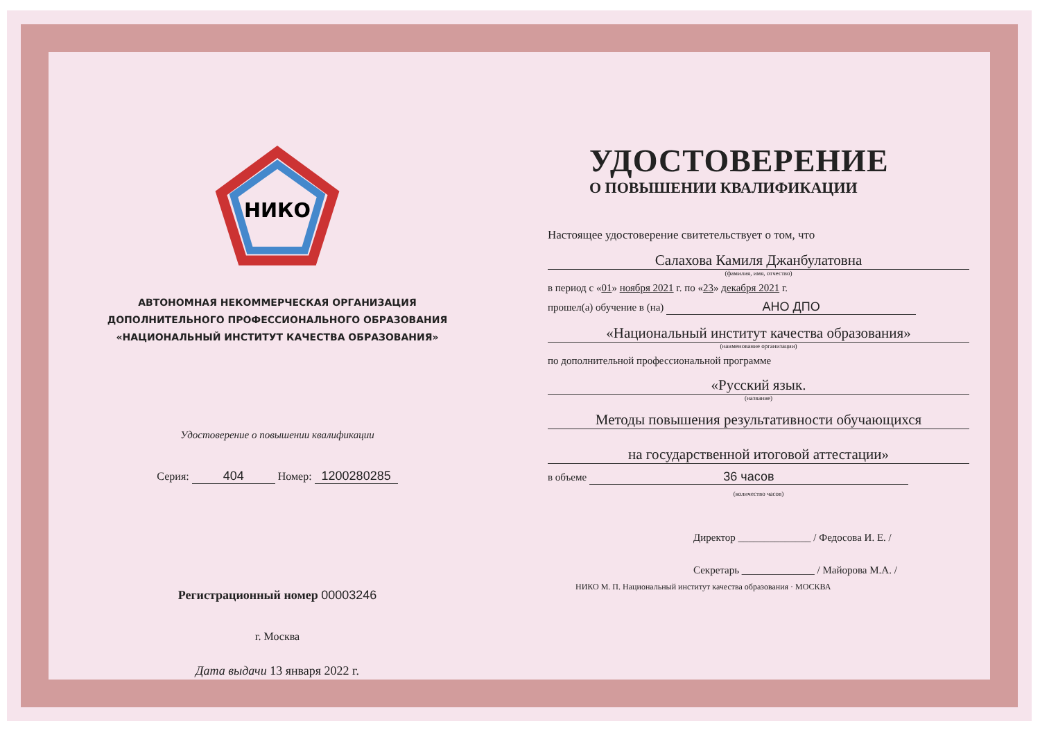НИКО
АВТОНОМНАЯ НЕКОММЕРЧЕСКАЯ ОРГАНИЗАЦИЯ
ДОПОЛНИТЕЛЬНОГО ПРОФЕССИОНАЛЬНОГО ОБРАЗОВАНИЯ
«НАЦИОНАЛЬНЫЙ ИНСТИТУТ КАЧЕСТВА ОБРАЗОВАНИЯ»
Удостоверение о повышении квалификации
Серия: 404 Номер: 1200280285
Регистрационный номер 00003246
г. Москва
Дата выдачи 13 января 2022 г.
УДОСТОВЕРЕНИЕ
О ПОВЫШЕНИИ КВАЛИФИКАЦИИ
Настоящее удостоверение свитетельствует о том, что
Салахова Камиля Джанбулатовна
(фамилия, имя, отчество)
в период с «01» ноября 2021 г. по «23» декабря 2021 г.
прошел(а) обучение в (на) АНО ДПО
«Национальный институт качества образования»
(наименование организации)
по дополнительной профессиональной программе
«Русский язык.
(название)
Методы повышения результативности обучающихся
на государственной итоговой аттестации»
в объеме 36 часов
(количество часов)
Директор ______________ / Федосова И. Е. /
Секретарь ______________ / Майорова М.А. /
НИКО М. П. Национальный институт качества образования · МОСКВА